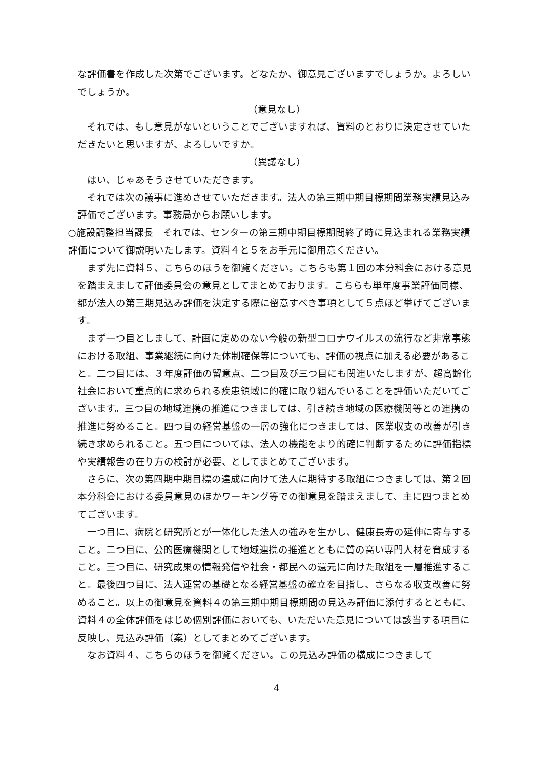な評価書を作成した次第でございます。どなたか、御意見ございますでしょうか。よろしいでしょうか。
（意見なし）
それでは、もし意見がないということでございますれば、資料のとおりに決定させていただきたいと思いますが、よろしいですか。
（異議なし）
はい、じゃあそうさせていただきます。
それでは次の議事に進めさせていただきます。法人の第三期中期目標期間業務実績見込み評価でございます。事務局からお願いします。
○施設調整担当課長　それでは、センターの第三期中期目標期間終了時に見込まれる業務実績評価について御説明いたします。資料４と５をお手元に御用意ください。
まず先に資料５、こちらのほうを御覧ください。こちらも第１回の本分科会における意見を踏まえまして評価委員会の意見としてまとめております。こちらも単年度事業評価同様、都が法人の第三期見込み評価を決定する際に留意すべき事項として５点ほど挙げてございます。
まず一つ目としまして、計画に定めのない今般の新型コロナウイルスの流行など非常事態における取組、事業継続に向けた体制確保等についても、評価の視点に加える必要があること。二つ目には、３年度評価の留意点、二つ目及び三つ目にも関連いたしますが、超高齢化社会において重点的に求められる疾患領域に的確に取り組んでいることを評価いただいてございます。三つ目の地域連携の推進につきましては、引き続き地域の医療機関等との連携の推進に努めること。四つ目の経営基盤の一層の強化につきましては、医業収支の改善が引き続き求められること。五つ目については、法人の機能をより的確に判断するために評価指標や実績報告の在り方の検討が必要、としてまとめてございます。
さらに、次の第四期中期目標の達成に向けて法人に期待する取組につきましては、第２回本分科会における委員意見のほかワーキング等での御意見を踏まえまして、主に四つまとめてございます。
一つ目に、病院と研究所とが一体化した法人の強みを生かし、健康長寿の延伸に寄与すること。二つ目に、公的医療機関として地域連携の推進とともに質の高い専門人材を育成すること。三つ目に、研究成果の情報発信や社会・都民への還元に向けた取組を一層推進すること。最後四つ目に、法人運営の基礎となる経営基盤の確立を目指し、さらなる収支改善に努めること。以上の御意見を資料４の第三期中期目標期間の見込み評価に添付するとともに、資料４の全体評価をはじめ個別評価においても、いただいた意見については該当する項目に反映し、見込み評価（案）としてまとめてございます。
なお資料４、こちらのほうを御覧ください。この見込み評価の構成につきまして
4